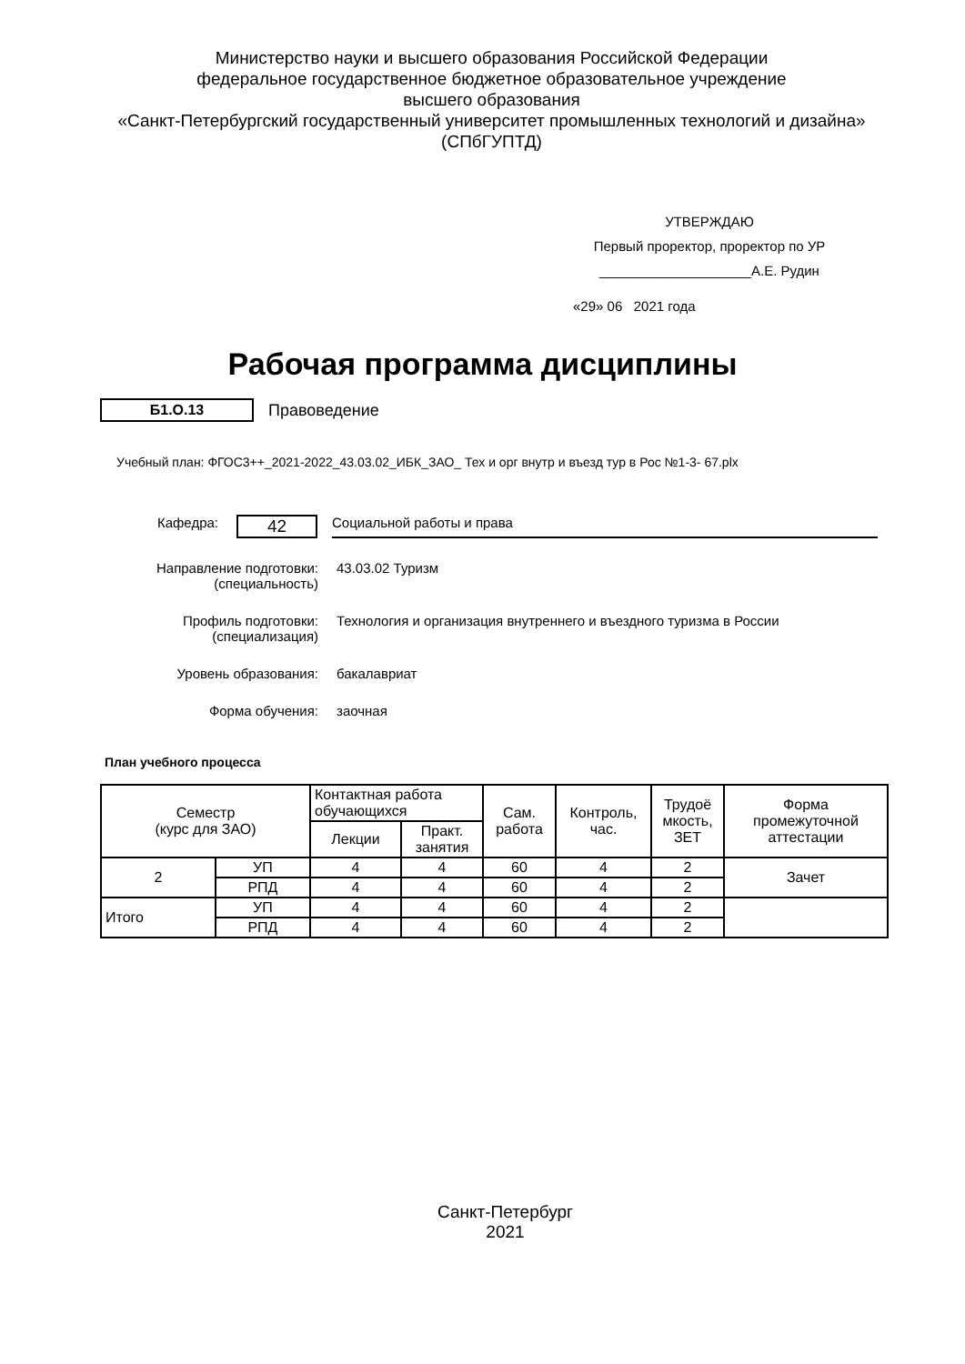Министерство науки и высшего образования Российской Федерации
федеральное государственное бюджетное образовательное учреждение
высшего образования
«Санкт-Петербургский государственный университет промышленных технологий и дизайна»
(СПбГУПТД)
УТВЕРЖДАЮ
Первый проректор, проректор по УР
____________________А.Е. Рудин
«29» 06 2021 года
Рабочая программа дисциплины
Б1.О.13 Правоведение
Учебный план: ФГОС3++_2021-2022_43.03.02_ИБК_ЗАО_ Тех и орг внутр и въезд тур в Рос №1-3- 67.plx
Кафедра:
42
Социальной работы и права
Направление подготовки:
(специальность)
43.03.02 Туризм
Профиль подготовки:
(специализация)
Технология и организация внутреннего и въездного туризма в России
Уровень образования: бакалавриат
Форма обучения: заочная
План учебного процесса
| Семестр (курс для ЗАО) | | Контактная работа обучающихся | | Сам. работа | Контроль, час. | Трудоё мкость, ЗЕТ | Форма промежуточной аттестации |
| --- | --- | --- | --- | --- | --- | --- | --- |
| | | Лекции | Практ. занятия | | | | |
| 2 | УП | 4 | 4 | 60 | 4 | 2 | Зачет |
| | РПД | 4 | 4 | 60 | 4 | 2 | |
| Итого | УП | 4 | 4 | 60 | 4 | 2 | |
| | РПД | 4 | 4 | 60 | 4 | 2 | |
Санкт-Петербург
2021